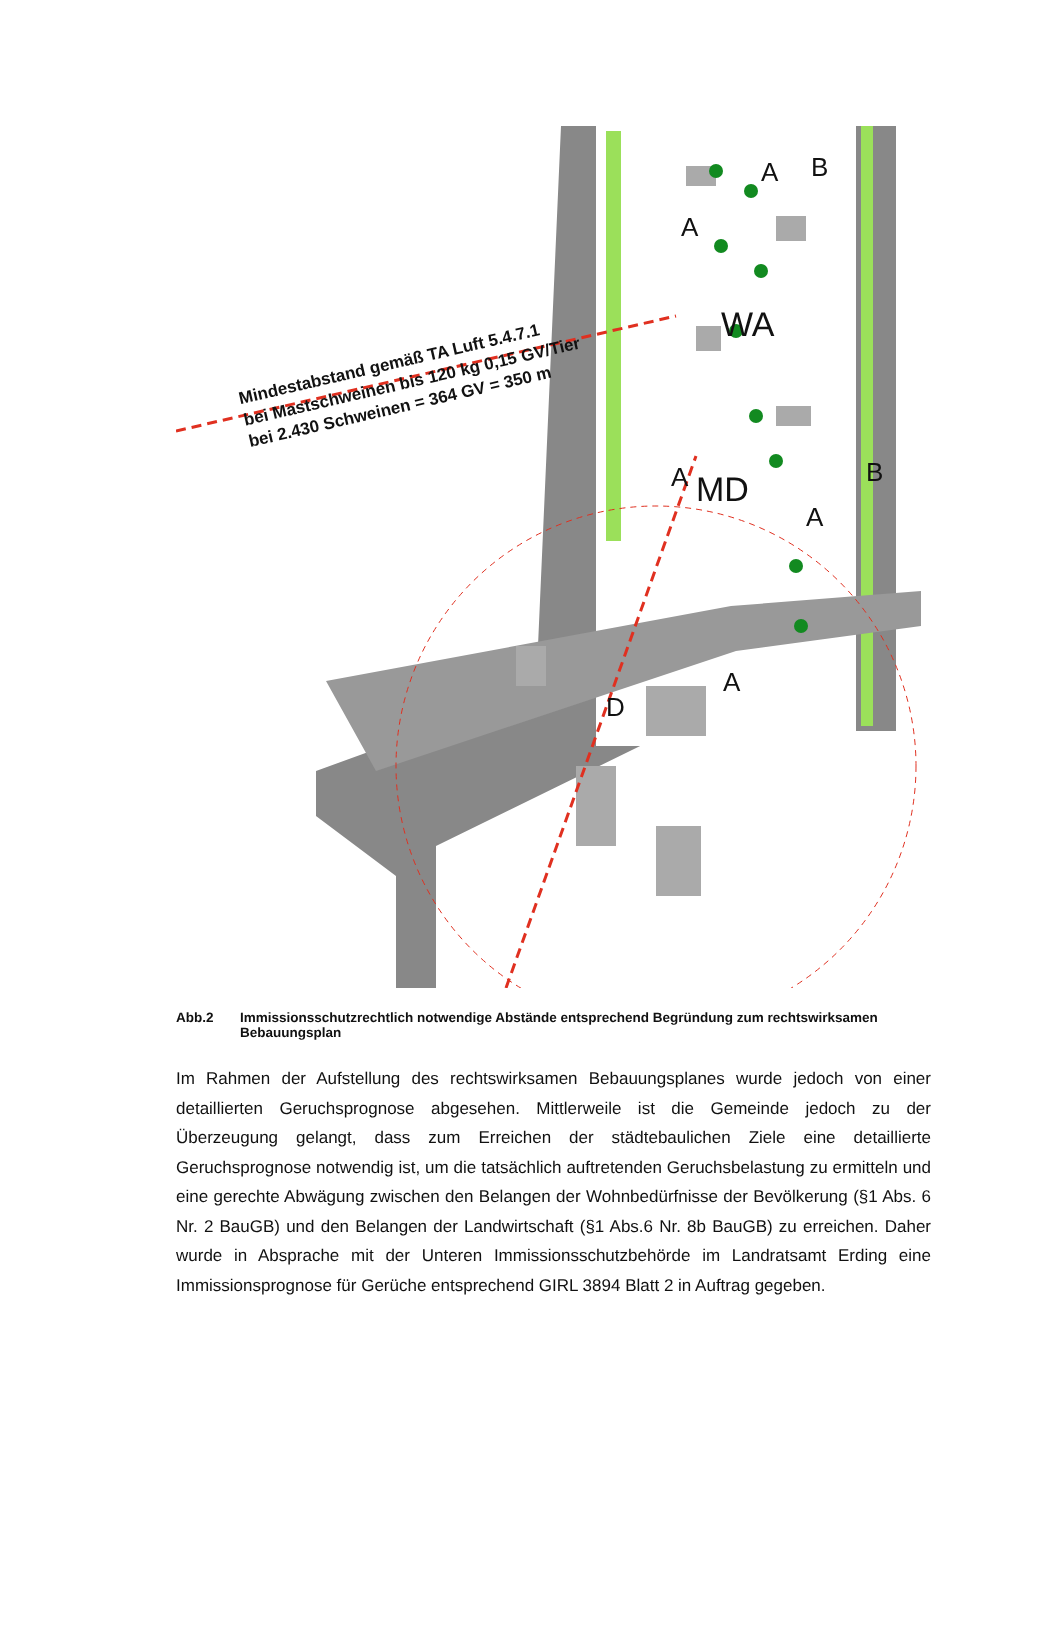A
B
A
WA
MD
A
A
B
A
D
Mindestabstand gemäß TA Luft 5.4.7.1
bei Mastschweinen bis 120 kg 0,15 GV/Tier
bei 2.430 Schweinen = 364 GV = 350 m
Abb.2 Immissionsschutzrechtlich notwendige Abstände entsprechend Begründung zum rechtswirksamen Bebauungsplan
Im Rahmen der Aufstellung des rechtswirksamen Bebauungsplanes wurde jedoch von einer detaillierten Geruchsprognose abgesehen. Mittlerweile ist die Gemeinde jedoch zu der Überzeugung gelangt, dass zum Erreichen der städtebaulichen Ziele eine detaillierte Geruchsprognose notwendig ist, um die tatsächlich auftretenden Geruchsbelastung zu ermitteln und eine gerechte Abwägung zwischen den Belangen der Wohnbedürfnisse der Bevölkerung (§1 Abs. 6 Nr. 2 BauGB) und den Belangen der Landwirtschaft (§1 Abs.6 Nr. 8b BauGB) zu erreichen. Daher wurde in Absprache mit der Unteren Immissionsschutzbehörde im Landratsamt Erding eine Immissionsprognose für Gerüche entsprechend GIRL 3894 Blatt 2 in Auftrag gegeben.